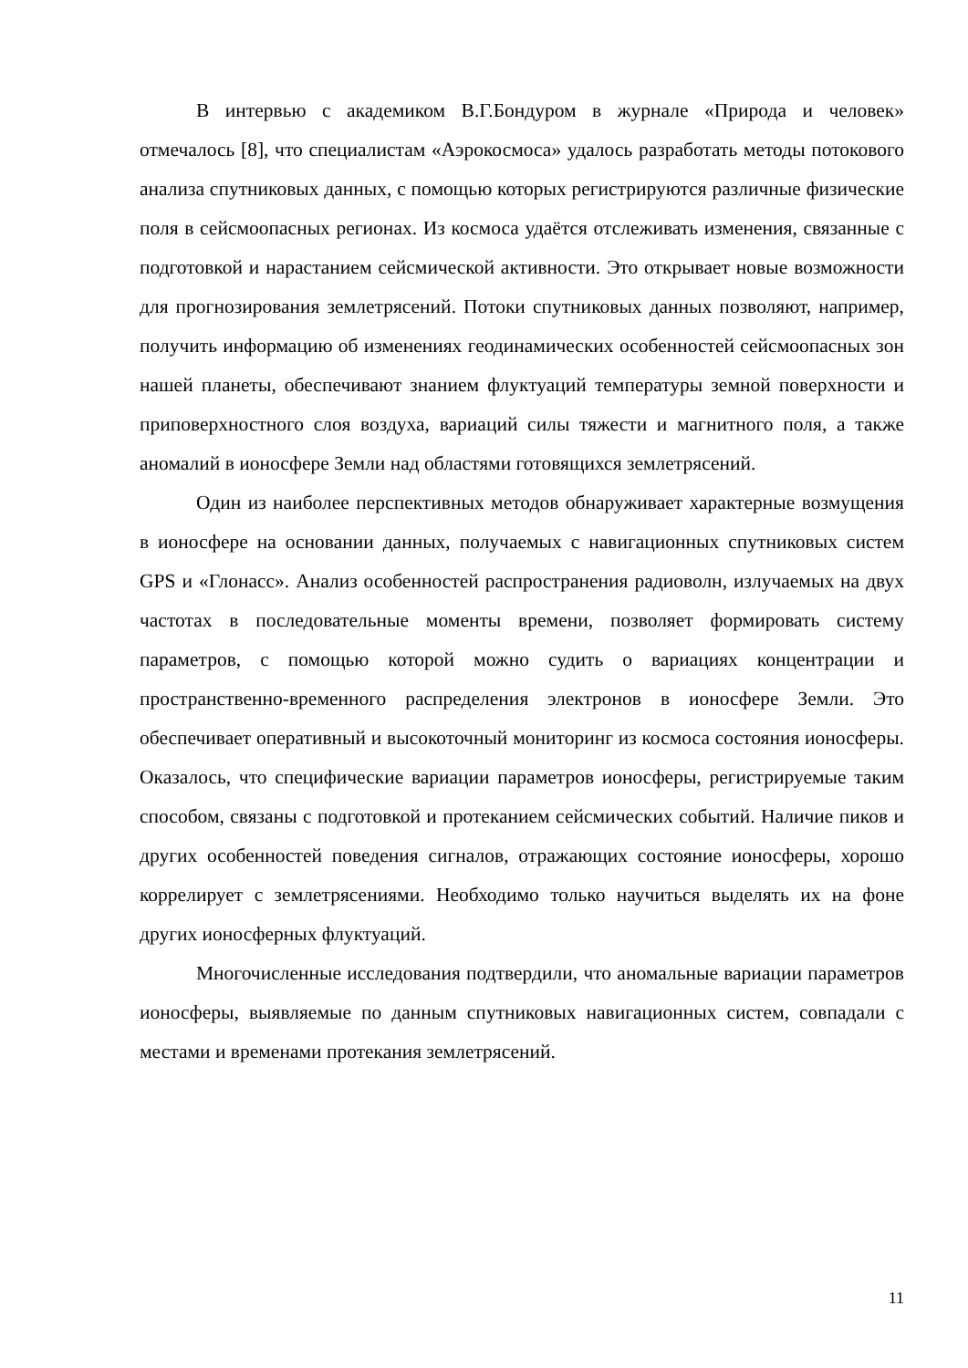В интервью с академиком В.Г.Бондуром в журнале «Природа и человек» отмечалось [8], что специалистам «Аэрокосмоса» удалось разработать методы потокового анализа спутниковых данных, с помощью которых регистрируются различные физические поля в сейсмоопасных регионах. Из космоса удаётся отслеживать изменения, связанные с подготовкой и нарастанием сейсмической активности. Это открывает новые возможности для прогнозирования землетрясений. Потоки спутниковых данных позволяют, например, получить информацию об изменениях геодинамических особенностей сейсмоопасных зон нашей планеты, обеспечивают знанием флуктуаций температуры земной поверхности и приповерхностного слоя воздуха, вариаций силы тяжести и магнитного поля, а также аномалий в ионосфере Земли над областями готовящихся землетрясений.
Один из наиболее перспективных методов обнаруживает характерные возмущения в ионосфере на основании данных, получаемых с навигационных спутниковых систем GPS и «Глонасс». Анализ особенностей распространения радиоволн, излучаемых на двух частотах в последовательные моменты времени, позволяет формировать систему параметров, с помощью которой можно судить о вариациях концентрации и пространственно-временного распределения электронов в ионосфере Земли. Это обеспечивает оперативный и высокоточный мониторинг из космоса состояния ионосферы. Оказалось, что специфические вариации параметров ионосферы, регистрируемые таким способом, связаны с подготовкой и протеканием сейсмических событий. Наличие пиков и других особенностей поведения сигналов, отражающих состояние ионосферы, хорошо коррелирует с землетрясениями. Необходимо только научиться выделять их на фоне других ионосферных флуктуаций.
Многочисленные исследования подтвердили, что аномальные вариации параметров ионосферы, выявляемые по данным спутниковых навигационных систем, совпадали с местами и временами протекания землетрясений.
11